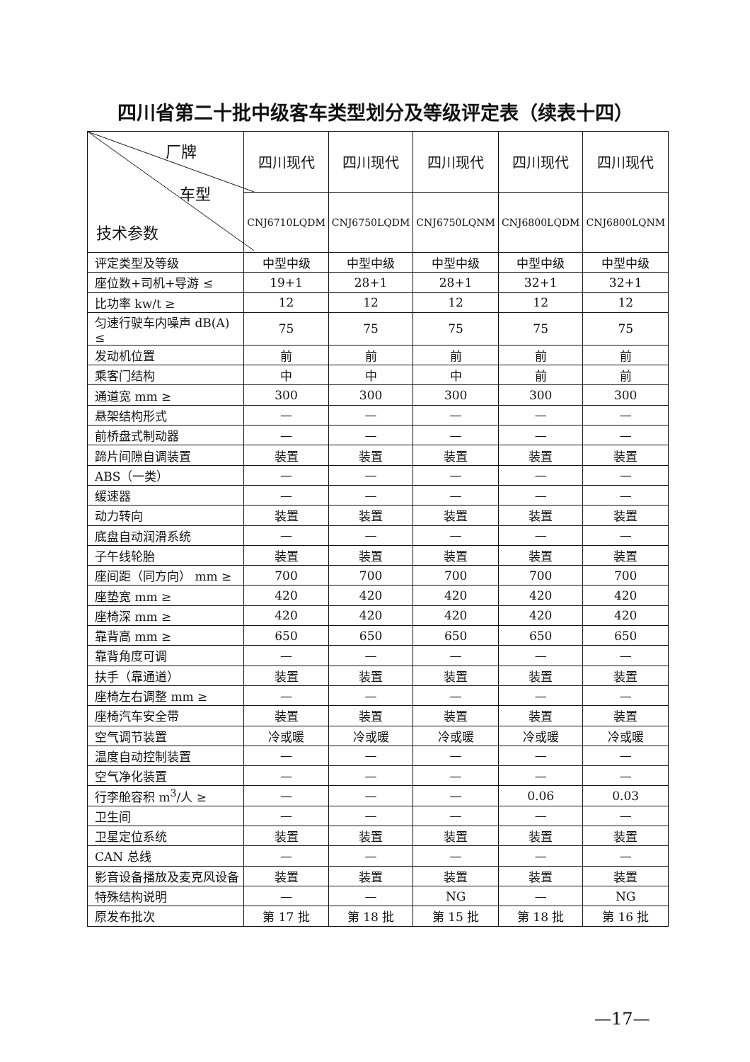四川省第二十批中级客车类型划分及等级评定表（续表十四）
| 厂牌 车型 技术参数 | 四川现代 | 四川现代 | 四川现代 | 四川现代 | 四川现代 |
| --- | --- | --- | --- | --- | --- |
| | CNJ6710LQDM | CNJ6750LQDM | CNJ6750LQNM | CNJ6800LQDM | CNJ6800LQNM |
| 评定类型及等级 | 中型中级 | 中型中级 | 中型中级 | 中型中级 | 中型中级 |
| 座位数+司机+导游 ≤ | 19+1 | 28+1 | 28+1 | 32+1 | 32+1 |
| 比功率 kw/t ≥ | 12 | 12 | 12 | 12 | 12 |
| 匀速行驶车内噪声 dB(A) ≤ | 75 | 75 | 75 | 75 | 75 |
| 发动机位置 | 前 | 前 | 前 | 前 | 前 |
| 乘客门结构 | 中 | 中 | 中 | 前 | 前 |
| 通道宽 mm ≥ | 300 | 300 | 300 | 300 | 300 |
| 悬架结构形式 | — | — | — | — | — |
| 前桥盘式制动器 | — | — | — | — | — |
| 蹄片间隙自调装置 | 装置 | 装置 | 装置 | 装置 | 装置 |
| ABS（一类） | — | — | — | — | — |
| 缓速器 | — | — | — | — | — |
| 动力转向 | 装置 | 装置 | 装置 | 装置 | 装置 |
| 底盘自动润滑系统 | — | — | — | — | — |
| 子午线轮胎 | 装置 | 装置 | 装置 | 装置 | 装置 |
| 座间距（同方向） mm ≥ | 700 | 700 | 700 | 700 | 700 |
| 座垫宽 mm ≥ | 420 | 420 | 420 | 420 | 420 |
| 座椅深 mm ≥ | 420 | 420 | 420 | 420 | 420 |
| 靠背高 mm ≥ | 650 | 650 | 650 | 650 | 650 |
| 靠背角度可调 | — | — | — | — | — |
| 扶手（靠通道） | 装置 | 装置 | 装置 | 装置 | 装置 |
| 座椅左右调整 mm ≥ | — | — | — | — | — |
| 座椅汽车安全带 | 装置 | 装置 | 装置 | 装置 | 装置 |
| 空气调节装置 | 冷或暖 | 冷或暖 | 冷或暖 | 冷或暖 | 冷或暖 |
| 温度自动控制装置 | — | — | — | — | — |
| 空气净化装置 | — | — | — | — | — |
| 行李舱容积 m<sup>3</sup>/人 ≥ | — | — | — | 0.06 | 0.03 |
| 卫生间 | — | — | — | — | — |
| 卫星定位系统 | 装置 | 装置 | 装置 | 装置 | 装置 |
| CAN 总线 | — | — | — | — | — |
| 影音设备播放及麦克风设备 | 装置 | 装置 | 装置 | 装置 | 装置 |
| 特殊结构说明 | — | — | NG | — | NG |
| 原发布批次 | 第 17 批 | 第 18 批 | 第 15 批 | 第 18 批 | 第 16 批 |
—17—